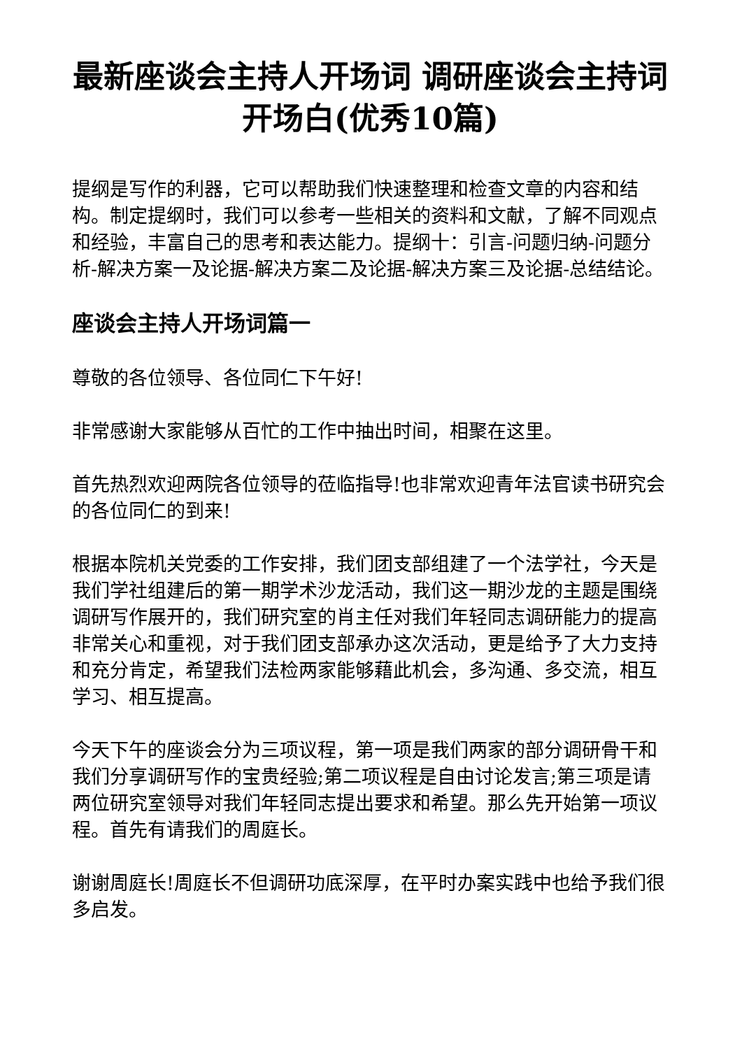最新座谈会主持人开场词 调研座谈会主持词开场白(优秀10篇)
提纲是写作的利器，它可以帮助我们快速整理和检查文章的内容和结构。制定提纲时，我们可以参考一些相关的资料和文献，了解不同观点和经验，丰富自己的思考和表达能力。提纲十：引言-问题归纳-问题分析-解决方案一及论据-解决方案二及论据-解决方案三及论据-总结结论。
座谈会主持人开场词篇一
尊敬的各位领导、各位同仁下午好!
非常感谢大家能够从百忙的工作中抽出时间，相聚在这里。
首先热烈欢迎两院各位领导的莅临指导!也非常欢迎青年法官读书研究会的各位同仁的到来!
根据本院机关党委的工作安排，我们团支部组建了一个法学社，今天是我们学社组建后的第一期学术沙龙活动，我们这一期沙龙的主题是围绕调研写作展开的，我们研究室的肖主任对我们年轻同志调研能力的提高非常关心和重视，对于我们团支部承办这次活动，更是给予了大力支持和充分肯定，希望我们法检两家能够藉此机会，多沟通、多交流，相互学习、相互提高。
今天下午的座谈会分为三项议程，第一项是我们两家的部分调研骨干和我们分享调研写作的宝贵经验;第二项议程是自由讨论发言;第三项是请两位研究室领导对我们年轻同志提出要求和希望。那么先开始第一项议程。首先有请我们的周庭长。
谢谢周庭长!周庭长不但调研功底深厚，在平时办案实践中也给予我们很多启发。